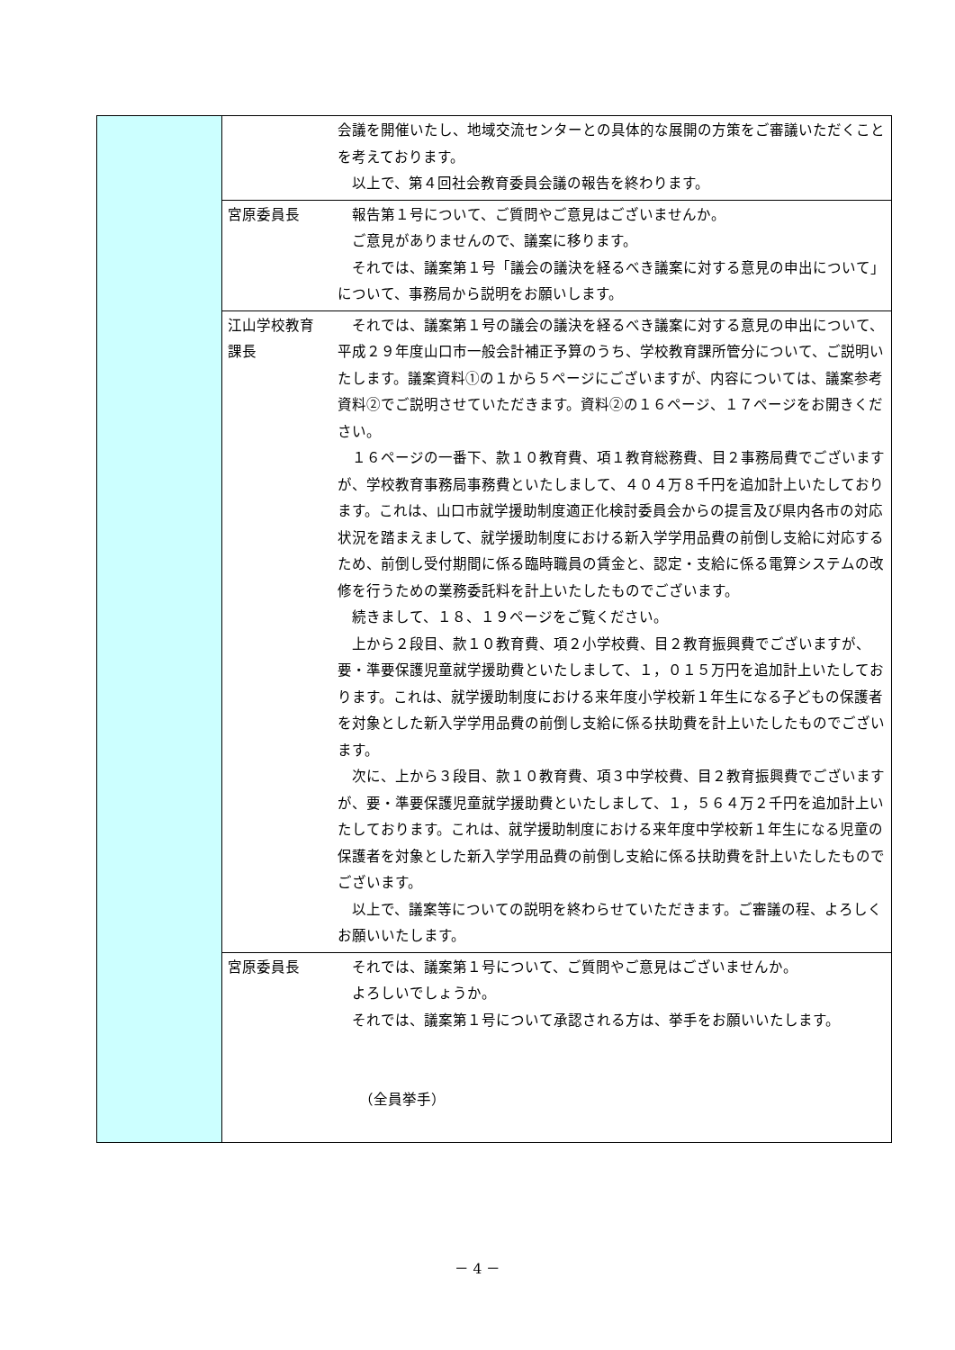| | | 会議を開催いたし、地域交流センターとの具体的な展開の方策をご審議いただくことを考えております。 以上で、第４回社会教育委員会議の報告を終わります。 |
| | 宮原委員長 | 報告第１号について、ご質問やご意見はございませんか。 ご意見がありませんので、議案に移ります。 それでは、議案第１号「議会の議決を経るべき議案に対する意見の申出について」について、事務局から説明をお願いします。 |
| | 江山学校教育課長 | それでは、議案第１号の議会の議決を経るべき議案に対する意見の申出について、平成２９年度山口市一般会計補正予算のうち、学校教育課所管分について、ご説明いたします。議案資料①の１から５ページにございますが、内容については、議案参考資料②でご説明させていただきます。資料②の１６ページ、１７ページをお開きください。 １６ページの一番下、款１０教育費、項１教育総務費、目２事務局費でございますが、学校教育事務局事務費といたしまして、４０４万８千円を追加計上いたしております。これは、山口市就学援助制度適正化検討委員会からの提言及び県内各市の対応状況を踏まえまして、就学援助制度における新入学学用品費の前倒し支給に対応するため、前倒し受付期間に係る臨時職員の賃金と、認定・支給に係る電算システムの改修を行うための業務委託料を計上いたしたものでございます。 続きまして、１８、１９ページをご覧ください。 上から２段目、款１０教育費、項２小学校費、目２教育振興費でございますが、要・準要保護児童就学援助費といたしまして、１，０１５万円を追加計上いたしております。これは、就学援助制度における来年度小学校新１年生になる子どもの保護者を対象とした新入学学用品費の前倒し支給に係る扶助費を計上いたしたものでございます。 次に、上から３段目、款１０教育費、項３中学校費、目２教育振興費でございますが、要・準要保護児童就学援助費といたしまして、１，５６４万２千円を追加計上いたしております。これは、就学援助制度における来年度中学校新１年生になる児童の保護者を対象とした新入学学用品費の前倒し支給に係る扶助費を計上いたしたものでございます。 以上で、議案等についての説明を終わらせていただきます。ご審議の程、よろしくお願いいたします。 |
| | 宮原委員長 | それでは、議案第１号について、ご質問やご意見はございませんか。 よろしいでしょうか。 それでは、議案第１号について承認される方は、挙手をお願いいたします。 （全員挙手） |
－ 4 －